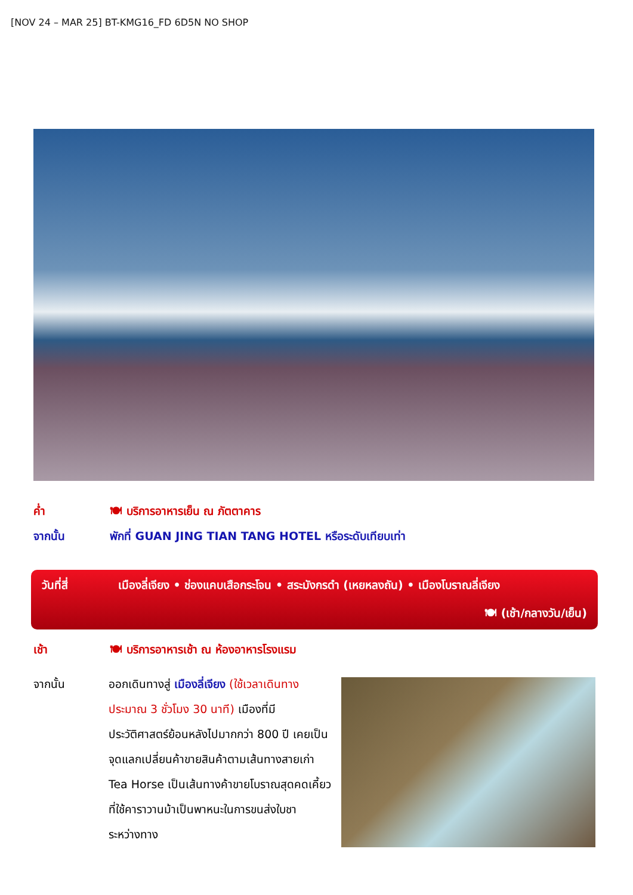[NOV 24 – MAR 25] BT-KMG16_FD 6D5N NO SHOP
ค่ำ 🍽 บริการอาหารเย็น ณ ภัตตาคาร
จากนั้น พักที่ GUAN JING TIAN TANG HOTEL หรือระดับเทียบเท่า
วันที่สี่ เมืองลี่เจียง • ช่องแคบเสือกระโจน • สระมังกรดำ (เหยหลงถัน) • เมืองโบราณลี่เจียง
🍽 (เช้า/กลางวัน/เย็น)
เช้า 🍽 บริการอาหารเช้า ณ ห้องอาหารโรงแรม
จากนั้น ออกเดินทางสู่ เมืองลี่เจียง (ใช้เวลาเดินทางประมาณ 3 ชั่วโมง 30 นาที) เมืองที่มีประวัติศาสตร์ย้อนหลังไปมากกว่า 800 ปี เคยเป็นจุดแลกเปลี่ยนค้าขายสินค้าตามเส้นทางสายเก่า Tea Horse เป็นเส้นทางค้าขายโบราณสุดคดเคี้ยวที่ใช้คาราวานม้าเป็นพาหนะในการขนส่งใบชา ระหว่างทาง